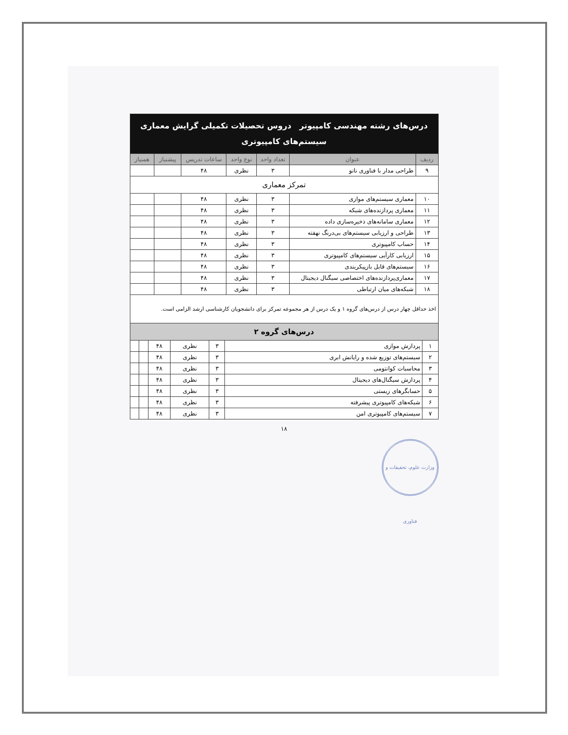| درس‌های رشته مهندسی کامپیوتر دروس تحصیلات تکمیلی گرایش معماری سیستم‌های کامپیوتری | | | | | | |
| ردیف | عنوان | تعداد واحد | نوع واحد | ساعات تدریس | پیشنیاز | همنیاز |
| ۹ | طراحی مدار با فناوری نانو | ۳ | نظری | ۴۸ | | |
| تمرکز معماری | | | | | | |
| ۱۰ | معماری سیستم‌های موازی | ۳ | نظری | ۴۸ | | |
| ۱۱ | معماری پردازنده‌های شبکه | ۳ | نظری | ۴۸ | | |
| ۱۲ | معماری سامانه‌های ذخیره‌سازی داده | ۳ | نظری | ۴۸ | | |
| ۱۳ | طراحی و ارزیابی سیستم‌های بی‌درنگ نهفته | ۳ | نظری | ۴۸ | | |
| ۱۴ | حساب کامپیوتری | ۳ | نظری | ۴۸ | | |
| ۱۵ | ارزیابی کارآیی سیستم‌های کامپیوتری | ۳ | نظری | ۴۸ | | |
| ۱۶ | سیستم‌های قابل بازپیکربندی | ۳ | نظری | ۴۸ | | |
| ۱۷ | معماری‌پردازنده‌های اختصاصی سیگنال دیجیتال | ۳ | نظری | ۴۸ | | |
| ۱۸ | شبکه‌های میان ارتباطی | ۳ | نظری | ۴۸ | | |
اخذ حداقل چهار درس از درس‌های گروه ۱ و یک درس از هر مجموعه تمرکز برای دانشجویان کارشناسی ارشد الزامی است.
| درس‌های گروه ۲ | | | | | | |
| ۱ | پردازش موازی | ۳ | نظری | ۴۸ | | |
| ۲ | سیستم‌های توزیع شده و رایانش ابری | ۳ | نظری | ۴۸ | | |
| ۳ | محاسبات کوانتومی | ۳ | نظری | ۴۸ | | |
| ۴ | پردازش سیگنال‌های دیجیتال | ۳ | نظری | ۴۸ | | |
| ۵ | حسابگرهای زیستی | ۳ | نظری | ۴۸ | | |
| ۶ | شبکه‌های کامپیوتری پیشرفته | ۳ | نظری | ۴۸ | | |
| ۷ | سیستم‌های کامپیوتری امن | ۳ | نظری | ۴۸ | | |
۱۸
وزارت علوم، تحقیقات و فناوری